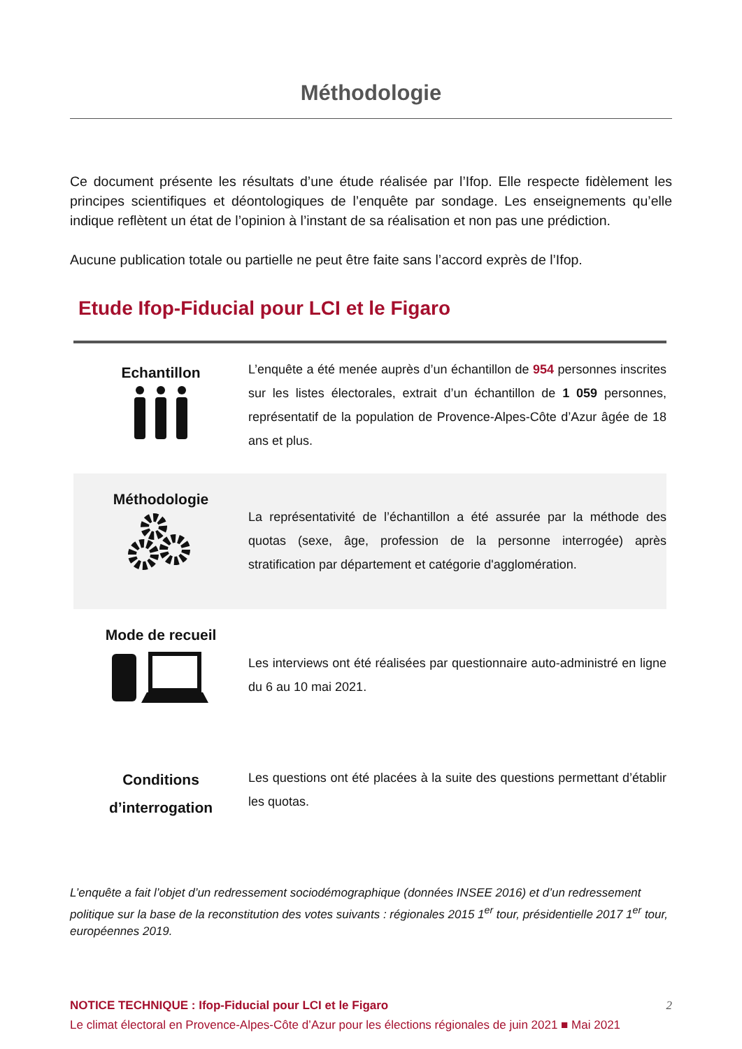Méthodologie
Ce document présente les résultats d’une étude réalisée par l’Ifop. Elle respecte fidèlement les principes scientifiques et déontologiques de l’enquête par sondage. Les enseignements qu’elle indique reflètent un état de l’opinion à l’instant de sa réalisation et non pas une prédiction.
Aucune publication totale ou partielle ne peut être faite sans l’accord exprès de l’Ifop.
Etude Ifop-Fiducial pour LCI et le Figaro
| Echantillon | L’enquête a été menée auprès d’un échantillon de 954 personnes inscrites sur les listes électorales, extrait d’un échantillon de 1 059 personnes, représentatif de la population de Provence-Alpes-Côte d’Azur âgée de 18 ans et plus. |
| Méthodologie | La représentativité de l’échantillon a été assurée par la méthode des quotas (sexe, âge, profession de la personne interrogée) après stratification par département et catégorie d'agglomération. |
| Mode de recueil | Les interviews ont été réalisées par questionnaire auto-administré en ligne du 6 au 10 mai 2021. |
| Conditions d’interrogation | Les questions ont été placées à la suite des questions permettant d’établir les quotas. |
L’enquête a fait l’objet d’un redressement sociodémographique (données INSEE 2016) et d’un redressement politique sur la base de la reconstitution des votes suivants : régionales 2015 1<sup>er</sup> tour, présidentielle 2017 1<sup>er</sup> tour, européennes 2019.
NOTICE TECHNIQUE : Ifop-Fiducial pour LCI et le Figaro 2
Le climat électoral en Provence-Alpes-Côte d’Azur pour les élections régionales de juin 2021 ■ Mai 2021